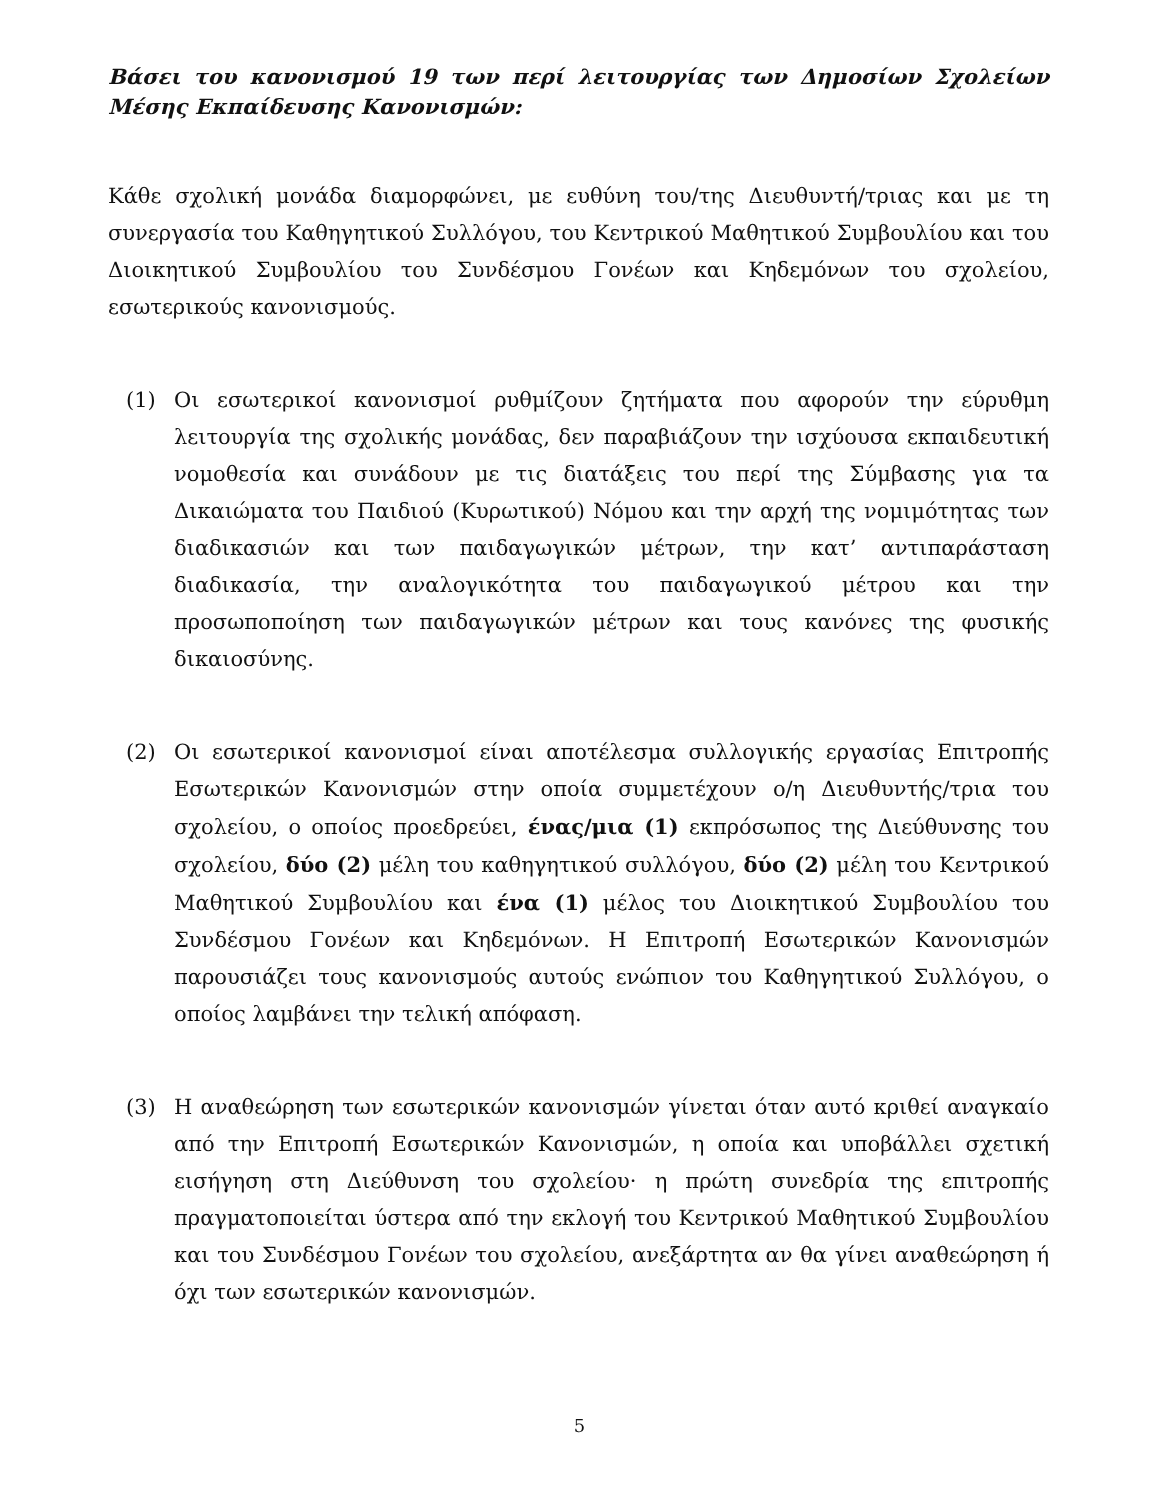Βάσει του κανονισμού 19 των περί λειτουργίας των Δημοσίων Σχολείων Μέσης Εκπαίδευσης Κανονισμών:
Κάθε σχολική μονάδα διαμορφώνει, με ευθύνη του/της Διευθυντή/τριας και με τη συνεργασία του Καθηγητικού Συλλόγου, του Κεντρικού Μαθητικού Συμβουλίου και του Διοικητικού Συμβουλίου του Συνδέσμου Γονέων και Κηδεμόνων του σχολείου, εσωτερικούς κανονισμούς.
(1) Οι εσωτερικοί κανονισμοί ρυθμίζουν ζητήματα που αφορούν την εύρυθμη λειτουργία της σχολικής μονάδας, δεν παραβιάζουν την ισχύουσα εκπαιδευτική νομοθεσία και συνάδουν με τις διατάξεις του περί της Σύμβασης για τα Δικαιώματα του Παιδιού (Κυρωτικού) Νόμου και την αρχή της νομιμότητας των διαδικασιών και των παιδαγωγικών μέτρων, την κατ’ αντιπαράσταση διαδικασία, την αναλογικότητα του παιδαγωγικού μέτρου και την προσωποποίηση των παιδαγωγικών μέτρων και τους κανόνες της φυσικής δικαιοσύνης.
(2) Οι εσωτερικοί κανονισμοί είναι αποτέλεσμα συλλογικής εργασίας Επιτροπής Εσωτερικών Κανονισμών στην οποία συμμετέχουν ο/η Διευθυντής/τρια του σχολείου, ο οποίος προεδρεύει, ένας/μια (1) εκπρόσωπος της Διεύθυνσης του σχολείου, δύο (2) μέλη του καθηγητικού συλλόγου, δύο (2) μέλη του Κεντρικού Μαθητικού Συμβουλίου και ένα (1) μέλος του Διοικητικού Συμβουλίου του Συνδέσμου Γονέων και Κηδεμόνων. Η Επιτροπή Εσωτερικών Κανονισμών παρουσιάζει τους κανονισμούς αυτούς ενώπιον του Καθηγητικού Συλλόγου, ο οποίος λαμβάνει την τελική απόφαση.
(3) Η αναθεώρηση των εσωτερικών κανονισμών γίνεται όταν αυτό κριθεί αναγκαίο από την Επιτροπή Εσωτερικών Κανονισμών, η οποία και υποβάλλει σχετική εισήγηση στη Διεύθυνση του σχολείου· η πρώτη συνεδρία της επιτροπής πραγματοποιείται ύστερα από την εκλογή του Κεντρικού Μαθητικού Συμβουλίου και του Συνδέσμου Γονέων του σχολείου, ανεξάρτητα αν θα γίνει αναθεώρηση ή όχι των εσωτερικών κανονισμών.
5